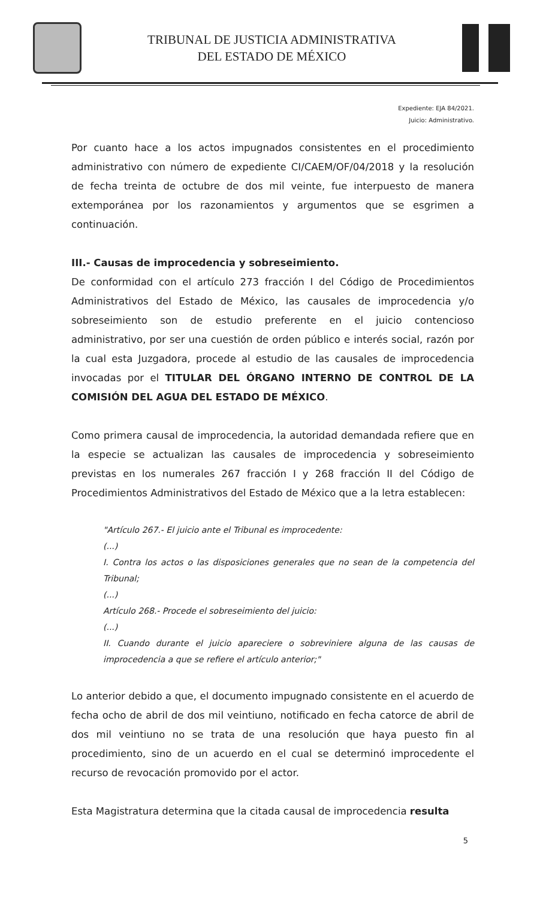TRIBUNAL DE JUSTICIA ADMINISTRATIVA
DEL ESTADO DE MÉXICO
Expediente: EJA 84/2021.
Juicio: Administrativo.
Por cuanto hace a los actos impugnados consistentes en el procedimiento administrativo con número de expediente CI/CAEM/OF/04/2018 y la resolución de fecha treinta de octubre de dos mil veinte, fue interpuesto de manera extemporánea por los razonamientos y argumentos que se esgrimen a continuación.
III.- Causas de improcedencia y sobreseimiento.
De conformidad con el artículo 273 fracción I del Código de Procedimientos Administrativos del Estado de México, las causales de improcedencia y/o sobreseimiento son de estudio preferente en el juicio contencioso administrativo, por ser una cuestión de orden público e interés social, razón por la cual esta Juzgadora, procede al estudio de las causales de improcedencia invocadas por el TITULAR DEL ÓRGANO INTERNO DE CONTROL DE LA COMISIÓN DEL AGUA DEL ESTADO DE MÉXICO.
Como primera causal de improcedencia, la autoridad demandada refiere que en la especie se actualizan las causales de improcedencia y sobreseimiento previstas en los numerales 267 fracción I y 268 fracción II del Código de Procedimientos Administrativos del Estado de México que a la letra establecen:
"Artículo 267.- El juicio ante el Tribunal es improcedente:
(...)
I. Contra los actos o las disposiciones generales que no sean de la competencia del Tribunal;
(...)
Artículo 268.- Procede el sobreseimiento del juicio:
(...)
II. Cuando durante el juicio apareciere o sobreviniere alguna de las causas de improcedencia a que se refiere el artículo anterior;"
Lo anterior debido a que, el documento impugnado consistente en el acuerdo de fecha ocho de abril de dos mil veintiuno, notificado en fecha catorce de abril de dos mil veintiuno no se trata de una resolución que haya puesto fin al procedimiento, sino de un acuerdo en el cual se determinó improcedente el recurso de revocación promovido por el actor.
Esta Magistratura determina que la citada causal de improcedencia resulta
5